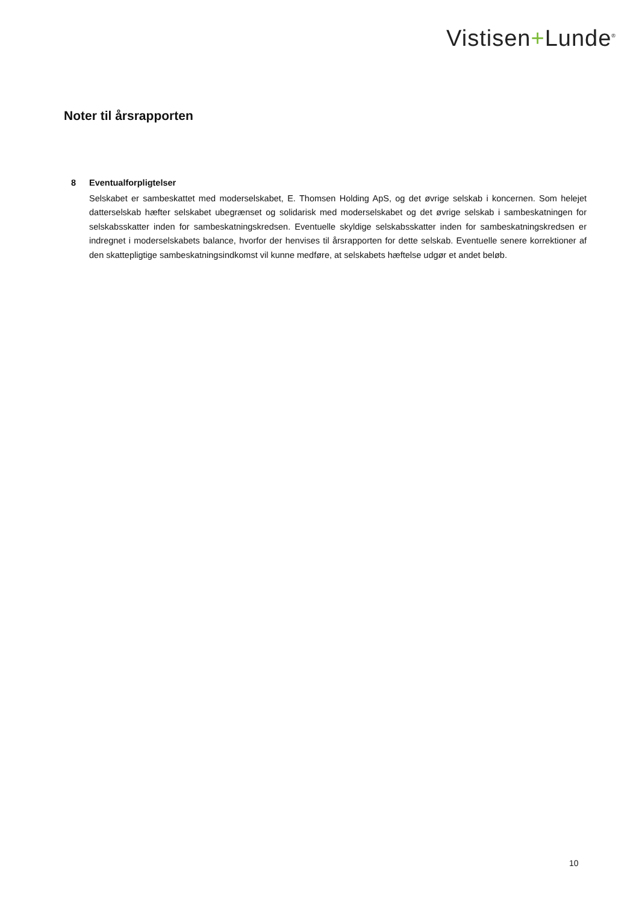Vistisen+Lunde<sup>®</sup>
Noter til årsrapporten
8 Eventualforpligtelser
Selskabet er sambeskattet med moderselskabet, E. Thomsen Holding ApS, og det øvrige selskab i koncernen. Som helejet datterselskab hæfter selskabet ubegrænset og solidarisk med moderselskabet og det øvrige selskab i sambeskatningen for selskabsskatter inden for sambeskatningskredsen. Eventuelle skyldige selskabsskatter inden for sambeskatningskredsen er indregnet i moderselskabets balance, hvorfor der henvises til årsrapporten for dette selskab. Eventuelle senere korrektioner af den skattepligtige sambeskatningsindkomst vil kunne medføre, at selskabets hæftelse udgør et andet beløb.
10